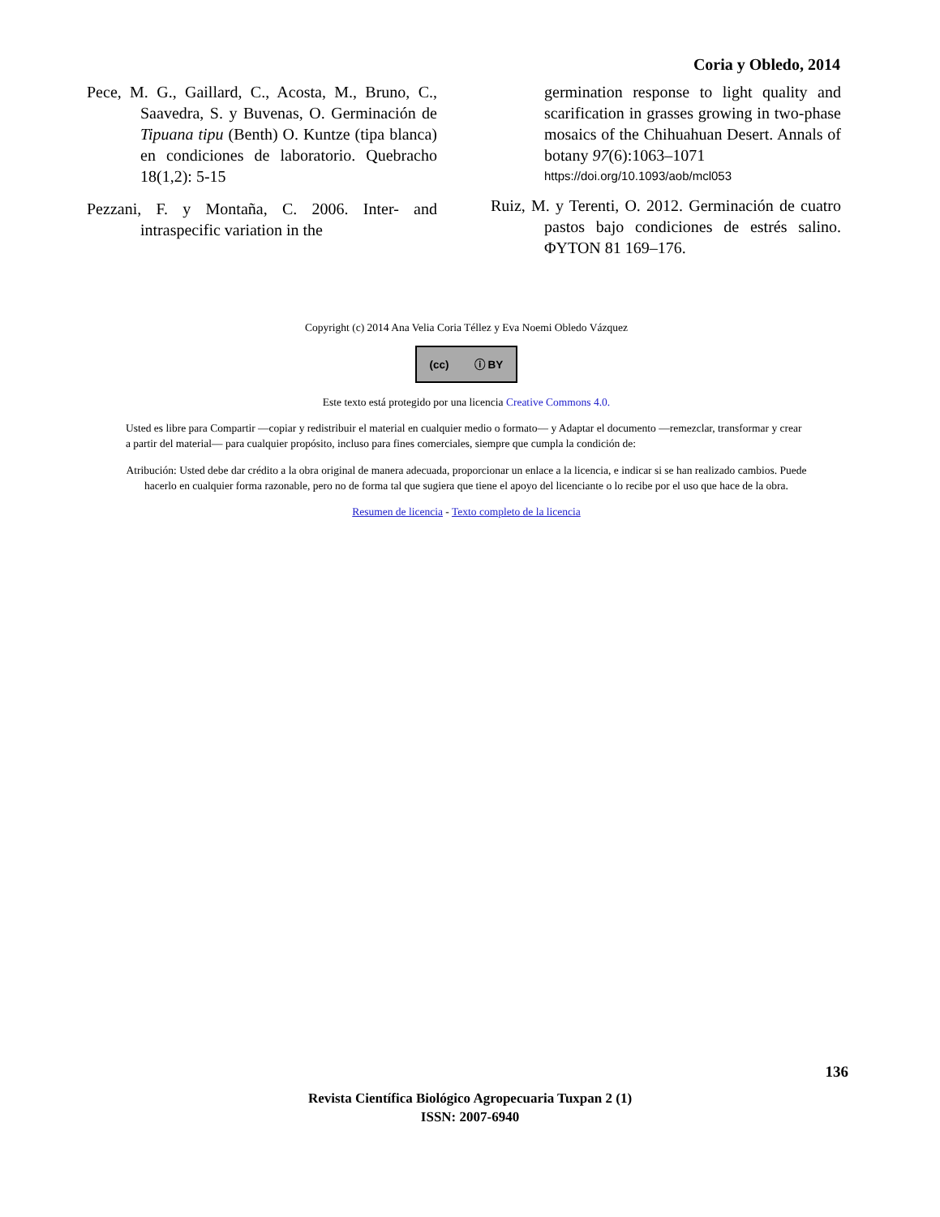Coria y Obledo, 2014
Pece, M. G., Gaillard, C., Acosta, M., Bruno, C., Saavedra, S. y Buvenas, O. Germinación de Tipuana tipu (Benth) O. Kuntze (tipa blanca) en condiciones de laboratorio. Quebracho 18(1,2): 5-15
Pezzani, F. y Montaña, C. 2006. Inter- and intraspecific variation in the
germination response to light quality and scarification in grasses growing in two-phase mosaics of the Chihuahuan Desert. Annals of botany 97(6):1063–1071
https://doi.org/10.1093/aob/mcl053
Ruiz, M. y Terenti, O. 2012. Germinación de cuatro pastos bajo condiciones de estrés salino. ΦYTON 81 169–176.
Copyright (c) 2014 Ana Velia Coria Téllez y Eva Noemi Obledo Vázquez
(cc) ⓘ BY
Este texto está protegido por una licencia Creative Commons 4.0.
Usted es libre para Compartir —copiar y redistribuir el material en cualquier medio o formato— y Adaptar el documento —remezclar, transformar y crear a partir del material— para cualquier propósito, incluso para fines comerciales, siempre que cumpla la condición de:
Atribución: Usted debe dar crédito a la obra original de manera adecuada, proporcionar un enlace a la licencia, e indicar si se han realizado cambios. Puede hacerlo en cualquier forma razonable, pero no de forma tal que sugiera que tiene el apoyo del licenciante o lo recibe por el uso que hace de la obra.
Resumen de licencia - Texto completo de la licencia
136
Revista Científica Biológico Agropecuaria Tuxpan 2 (1)
ISSN: 2007-6940